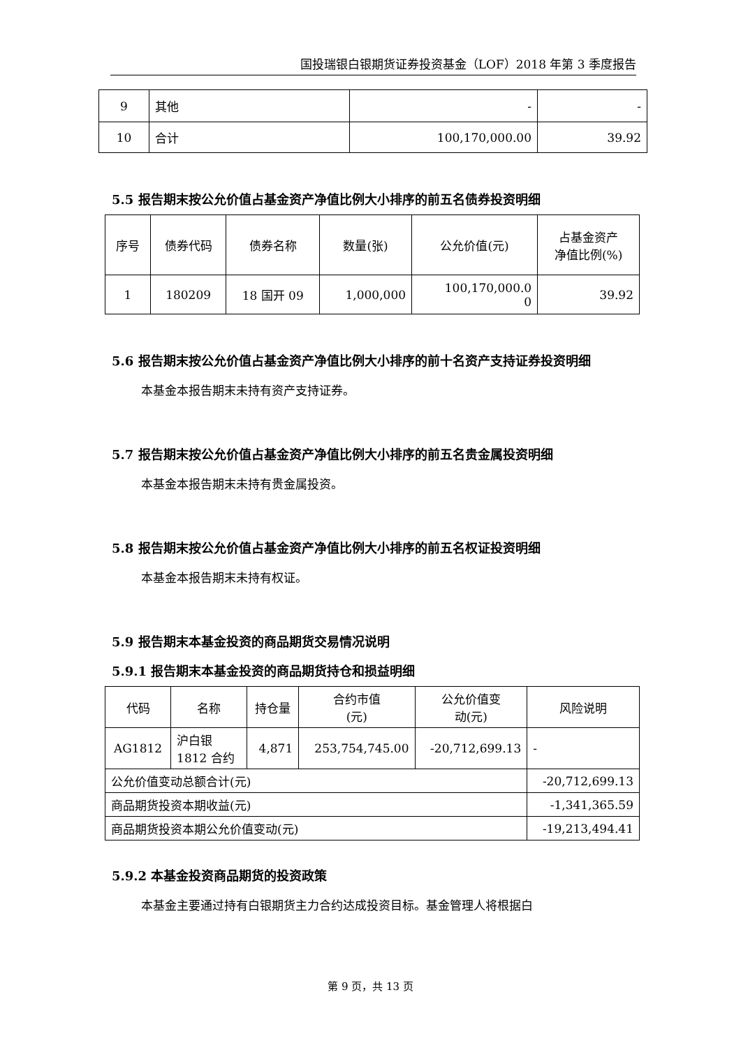国投瑞银白银期货证券投资基金（LOF）2018 年第 3 季度报告
| 9 | 其他 | - | - |
| 10 | 合计 | 100,170,000.00 | 39.92 |
5.5 报告期末按公允价值占基金资产净值比例大小排序的前五名债券投资明细
| 序号 | 债券代码 | 债券名称 | 数量(张) | 公允价值(元) | 占基金资产 净值比例(%) |
| --- | --- | --- | --- | --- | --- |
| 1 | 180209 | 18 国开 09 | 1,000,000 | 100,170,000.0 0 | 39.92 |
5.6 报告期末按公允价值占基金资产净值比例大小排序的前十名资产支持证券投资明细
本基金本报告期末未持有资产支持证券。
5.7 报告期末按公允价值占基金资产净值比例大小排序的前五名贵金属投资明细
本基金本报告期末未持有贵金属投资。
5.8 报告期末按公允价值占基金资产净值比例大小排序的前五名权证投资明细
本基金本报告期末未持有权证。
5.9 报告期末本基金投资的商品期货交易情况说明
5.9.1 报告期末本基金投资的商品期货持仓和损益明细
| 代码 | 名称 | 持仓量 | 合约市值 (元) | 公允价值变 动(元) | 风险说明 |
| --- | --- | --- | --- | --- | --- |
| AG1812 | 沪白银 1812 合约 | 4,871 | 253,754,745.00 | -20,712,699.13 | - |
| 公允价值变动总额合计(元) | | | | | -20,712,699.13 |
| 商品期货投资本期收益(元) | | | | | -1,341,365.59 |
| 商品期货投资本期公允价值变动(元) | | | | | -19,213,494.41 |
5.9.2 本基金投资商品期货的投资政策
本基金主要通过持有白银期货主力合约达成投资目标。基金管理人将根据白
第 9 页，共 13 页